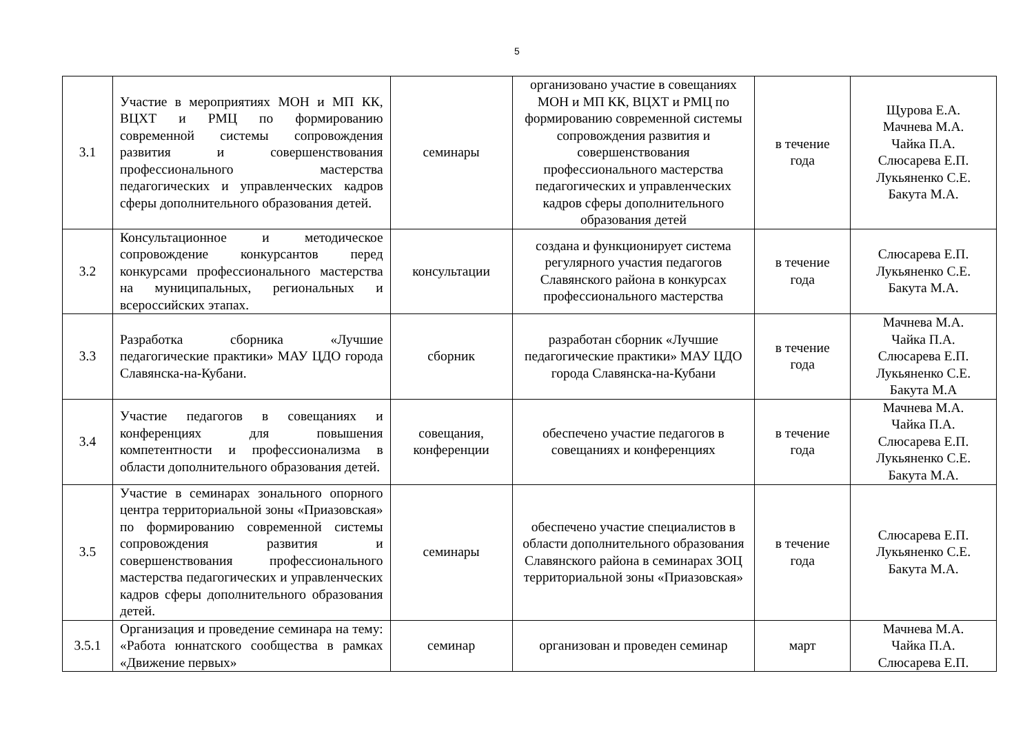5
| 3.1 | Участие в мероприятиях МОН и МП КК, ВЦХТ и РМЦ по формированию современной системы сопровождения развития и совершенствования профессионального мастерства педагогических и управленческих кадров сферы дополнительного образования детей. | семинары | организовано участие в совещаниях МОН и МП КК, ВЦХТ и РМЦ по формированию современной системы сопровождения развития и совершенствования профессионального мастерства педагогических и управленческих кадров сферы дополнительного образования детей | в течение года | Щурова Е.А. Мачнева М.А. Чайка П.А. Слюсарева Е.П. Лукьяненко С.Е. Бакута М.А. |
| 3.2 | Консультационное и методическое сопровождение конкурсантов перед конкурсами профессионального мастерства на муниципальных, региональных и всероссийских этапах. | консультации | создана и функционирует система регулярного участия педагогов Славянского района в конкурсах профессионального мастерства | в течение года | Слюсарева Е.П. Лукьяненко С.Е. Бакута М.А. |
| 3.3 | Разработка сборника «Лучшие педагогические практики» МАУ ЦДО города Славянска-на-Кубани. | сборник | разработан сборник «Лучшие педагогические практики» МАУ ЦДО города Славянска-на-Кубани | в течение года | Мачнева М.А. Чайка П.А. Слюсарева Е.П. Лукьяненко С.Е. Бакута М.А |
| 3.4 | Участие педагогов в совещаниях и конференциях для повышения компетентности и профессионализма в области дополнительного образования детей. | совещания, конференции | обеспечено участие педагогов в совещаниях и конференциях | в течение года | Мачнева М.А. Чайка П.А. Слюсарева Е.П. Лукьяненко С.Е. Бакута М.А. |
| 3.5 | Участие в семинарах зонального опорного центра территориальной зоны «Приазовская» по формированию современной системы сопровождения развития и совершенствования профессионального мастерства педагогических и управленческих кадров сферы дополнительного образования детей. | семинары | обеспечено участие специалистов в области дополнительного образования Славянского района в семинарах ЗОЦ территориальной зоны «Приазовская» | в течение года | Слюсарева Е.П. Лукьяненко С.Е. Бакута М.А. |
| 3.5.1 | Организация и проведение семинара на тему: «Работа юннатского сообщества в рамках «Движение первых» | семинар | организован и проведен семинар | март | Мачнева М.А. Чайка П.А. Слюсарева Е.П. |